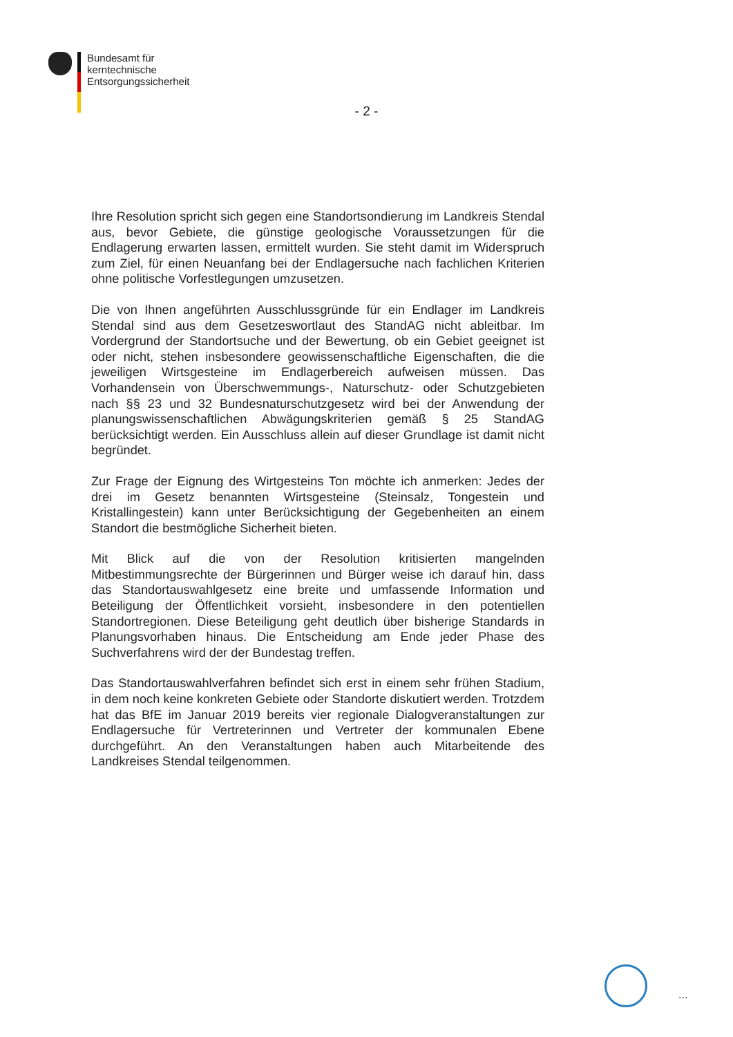Bundesamt für
kerntechnische
Entsorgungssicherheit
- 2 -
Ihre Resolution spricht sich gegen eine Standortsondierung im Landkreis Stendal aus, bevor Gebiete, die günstige geologische Voraussetzungen für die Endlagerung erwarten lassen, ermittelt wurden. Sie steht damit im Widerspruch zum Ziel, für einen Neuanfang bei der Endlagersuche nach fachlichen Kriterien ohne politische Vorfestlegungen umzusetzen.
Die von Ihnen angeführten Ausschlussgründe für ein Endlager im Landkreis Stendal sind aus dem Gesetzeswortlaut des StandAG nicht ableitbar. Im Vordergrund der Standortsuche und der Bewertung, ob ein Gebiet geeignet ist oder nicht, stehen insbesondere geowissenschaftliche Eigenschaften, die die jeweiligen Wirtsgesteine im Endlagerbereich aufweisen müssen. Das Vorhandensein von Überschwemmungs-, Naturschutz- oder Schutzgebieten nach §§ 23 und 32 Bundesnaturschutzgesetz wird bei der Anwendung der planungswissenschaftlichen Abwägungskriterien gemäß § 25 StandAG berücksichtigt werden. Ein Ausschluss allein auf dieser Grundlage ist damit nicht begründet.
Zur Frage der Eignung des Wirtgesteins Ton möchte ich anmerken: Jedes der drei im Gesetz benannten Wirtsgesteine (Steinsalz, Tongestein und Kristallingestein) kann unter Berücksichtigung der Gegebenheiten an einem Standort die bestmögliche Sicherheit bieten.
Mit Blick auf die von der Resolution kritisierten mangelnden Mitbestimmungsrechte der Bürgerinnen und Bürger weise ich darauf hin, dass das Standortauswahlgesetz eine breite und umfassende Information und Beteiligung der Öffentlichkeit vorsieht, insbesondere in den potentiellen Standortregionen. Diese Beteiligung geht deutlich über bisherige Standards in Planungsvorhaben hinaus. Die Entscheidung am Ende jeder Phase des Suchverfahrens wird der der Bundestag treffen.
Das Standortauswahlverfahren befindet sich erst in einem sehr frühen Stadium, in dem noch keine konkreten Gebiete oder Standorte diskutiert werden. Trotzdem hat das BfE im Januar 2019 bereits vier regionale Dialogveranstaltungen zur Endlagersuche für Vertreterinnen und Vertreter der kommunalen Ebene durchgeführt. An den Veranstaltungen haben auch Mitarbeitende des Landkreises Stendal teilgenommen.
...